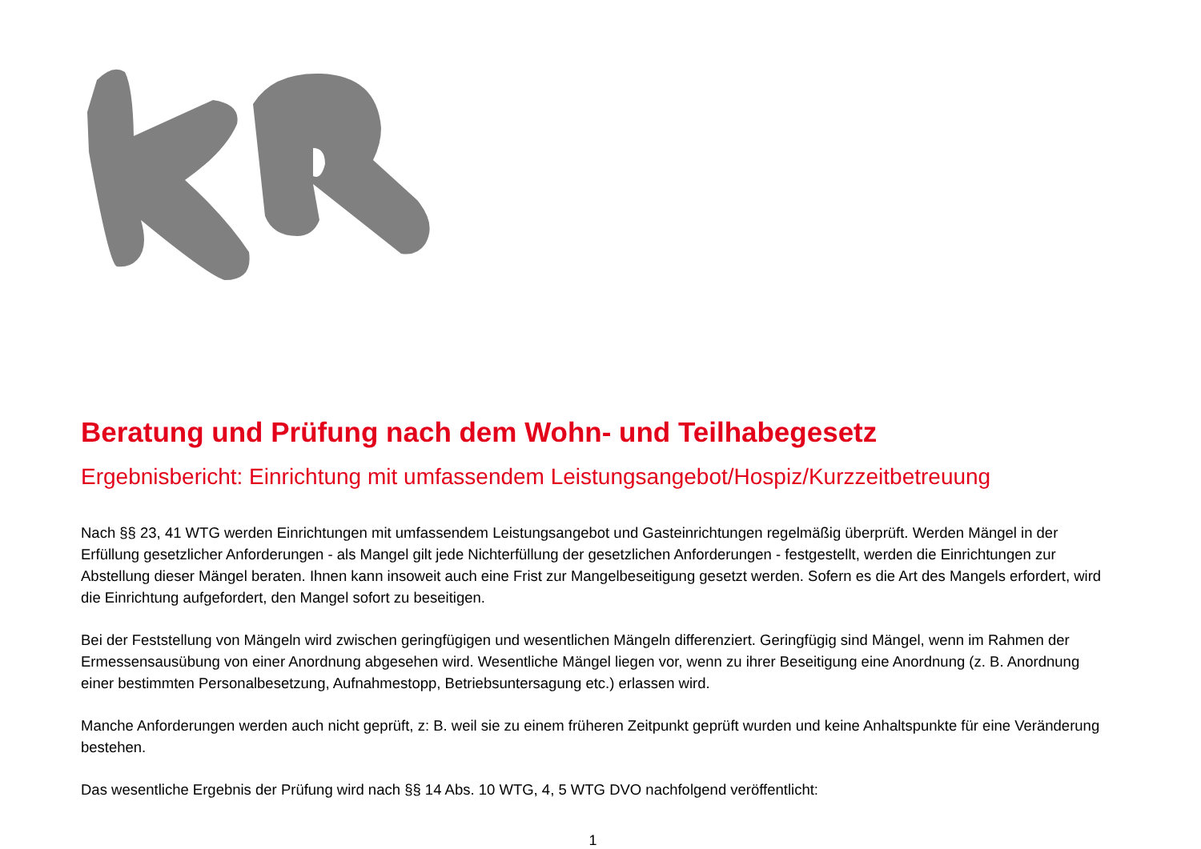Beratung und Prüfung nach dem Wohn- und Teilhabegesetz
Ergebnisbericht: Einrichtung mit umfassendem Leistungsangebot/Hospiz/Kurzzeitbetreuung
Nach §§ 23, 41 WTG werden Einrichtungen mit umfassendem Leistungsangebot und Gasteinrichtungen regelmäßig überprüft. Werden Mängel in der Erfüllung gesetzlicher Anforderungen - als Mangel gilt jede Nichterfüllung der gesetzlichen Anforderungen - festgestellt, werden die Einrichtungen zur Abstellung dieser Mängel beraten. Ihnen kann insoweit auch eine Frist zur Mangelbeseitigung gesetzt werden. Sofern es die Art des Mangels erfordert, wird die Einrichtung aufgefordert, den Mangel sofort zu beseitigen.
Bei der Feststellung von Mängeln wird zwischen geringfügigen und wesentlichen Mängeln differenziert. Geringfügig sind Mängel, wenn im Rahmen der Ermessensausübung von einer Anordnung abgesehen wird. Wesentliche Mängel liegen vor, wenn zu ihrer Beseitigung eine Anordnung (z. B. Anordnung einer bestimmten Personalbesetzung, Aufnahmestopp, Betriebsuntersagung etc.) erlassen wird.
Manche Anforderungen werden auch nicht geprüft, z: B. weil sie zu einem früheren Zeitpunkt geprüft wurden und keine Anhaltspunkte für eine Veränderung bestehen.
Das wesentliche Ergebnis der Prüfung wird nach §§ 14 Abs. 10 WTG, 4, 5 WTG DVO nachfolgend veröffentlicht:
1